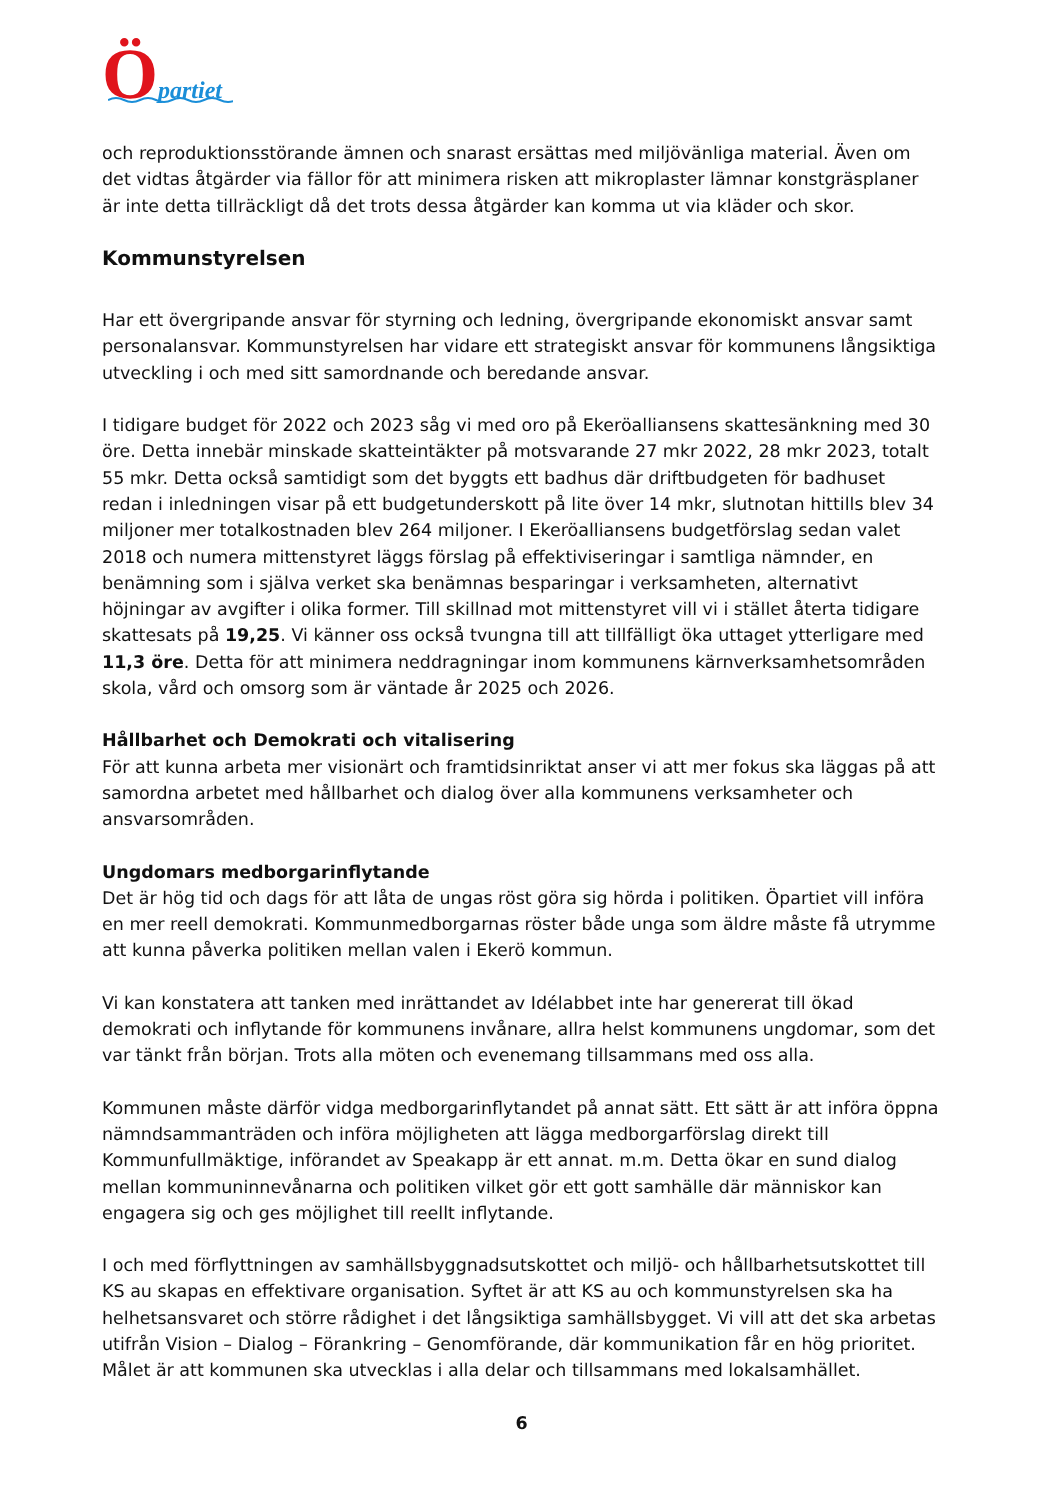Öpartiet
och reproduktionsstörande ämnen och snarast ersättas med miljövänliga material. Även om det vidtas åtgärder via fällor för att minimera risken att mikroplaster lämnar konstgräsplaner är inte detta tillräckligt då det trots dessa åtgärder kan komma ut via kläder och skor.
Kommunstyrelsen
Har ett övergripande ansvar för styrning och ledning, övergripande ekonomiskt ansvar samt personalansvar. Kommunstyrelsen har vidare ett strategiskt ansvar för kommunens långsiktiga utveckling i och med sitt samordnande och beredande ansvar.
I tidigare budget för 2022 och 2023 såg vi med oro på Ekeröalliansens skattesänkning med 30 öre. Detta innebär minskade skatteintäkter på motsvarande 27 mkr 2022, 28 mkr 2023, totalt 55 mkr. Detta också samtidigt som det byggts ett badhus där driftbudgeten för badhuset redan i inledningen visar på ett budgetunderskott på lite över 14 mkr, slutnotan hittills blev 34 miljoner mer totalkostnaden blev 264 miljoner. I Ekeröalliansens budgetförslag sedan valet 2018 och numera mittenstyret läggs förslag på effektiviseringar i samtliga nämnder, en benämning som i själva verket ska benämnas besparingar i verksamheten, alternativt höjningar av avgifter i olika former. Till skillnad mot mittenstyret vill vi i stället återta tidigare skattesats på 19,25. Vi känner oss också tvungna till att tillfälligt öka uttaget ytterligare med 11,3 öre. Detta för att minimera neddragningar inom kommunens kärnverksamhetsområden skola, vård och omsorg som är väntade år 2025 och 2026.
Hållbarhet och Demokrati och vitalisering
För att kunna arbeta mer visionärt och framtidsinriktat anser vi att mer fokus ska läggas på att samordna arbetet med hållbarhet och dialog över alla kommunens verksamheter och ansvarsområden.
Ungdomars medborgarinflytande
Det är hög tid och dags för att låta de ungas röst göra sig hörda i politiken. Öpartiet vill införa en mer reell demokrati. Kommunmedborgarnas röster både unga som äldre måste få utrymme att kunna påverka politiken mellan valen i Ekerö kommun.
Vi kan konstatera att tanken med inrättandet av Idélabbet inte har genererat till ökad demokrati och inflytande för kommunens invånare, allra helst kommunens ungdomar, som det var tänkt från början. Trots alla möten och evenemang tillsammans med oss alla.
Kommunen måste därför vidga medborgarinflytandet på annat sätt. Ett sätt är att införa öppna nämndsammanträden och införa möjligheten att lägga medborgarförslag direkt till Kommunfullmäktige, införandet av Speakapp är ett annat. m.m. Detta ökar en sund dialog mellan kommuninnevånarna och politiken vilket gör ett gott samhälle där människor kan engagera sig och ges möjlighet till reellt inflytande.
I och med förflyttningen av samhällsbyggnadsutskottet och miljö- och hållbarhetsutskottet till KS au skapas en effektivare organisation. Syftet är att KS au och kommunstyrelsen ska ha helhetsansvaret och större rådighet i det långsiktiga samhällsbygget. Vi vill att det ska arbetas utifrån Vision – Dialog – Förankring – Genomförande, där kommunikation får en hög prioritet. Målet är att kommunen ska utvecklas i alla delar och tillsammans med lokalsamhället.
6